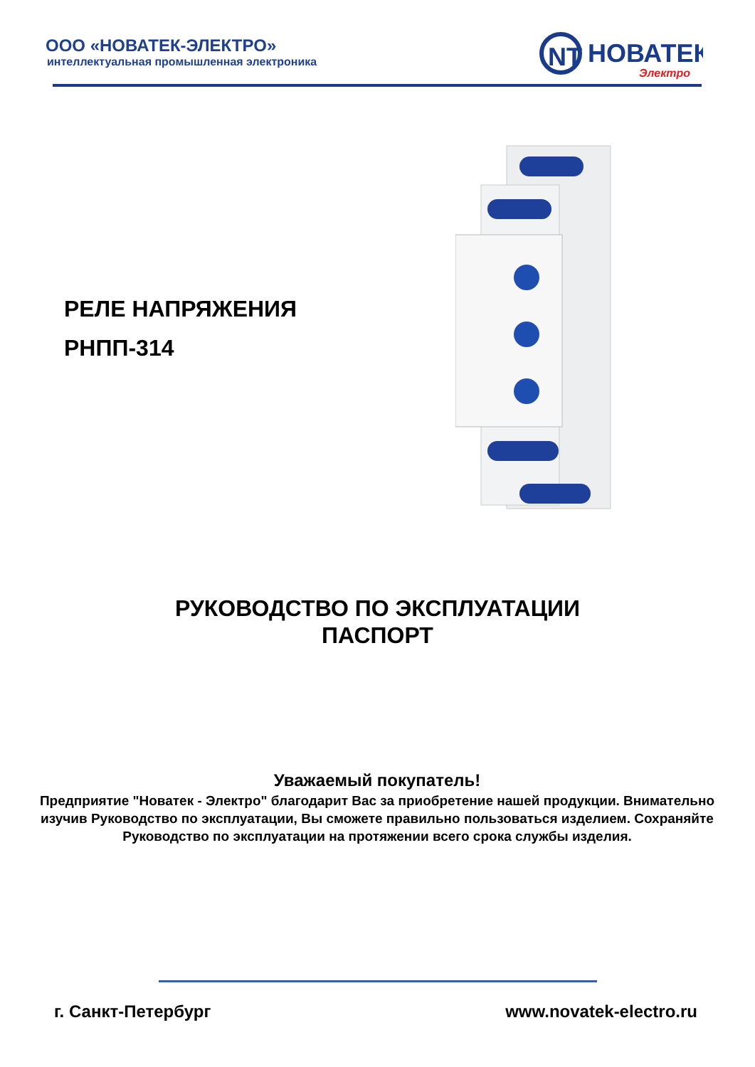ООО «НОВАТЕК-ЭЛЕКТРО»
интеллектуальная промышленная электроника
NT
НОВАТЕК
Электро
РЕЛЕ НАПРЯЖЕНИЯ
РНПП-314
РУКОВОДСТВО ПО ЭКСПЛУАТАЦИИ
ПАСПОРТ
Уважаемый покупатель!
Предприятие "Новатек - Электро" благодарит Вас за приобретение нашей продукции. Внимательно изучив Руководство по эксплуатации, Вы сможете правильно пользоваться изделием. Сохраняйте Руководство по эксплуатации на протяжении всего срока службы изделия.
г. Санкт-Петербург www.novatek-electro.ru